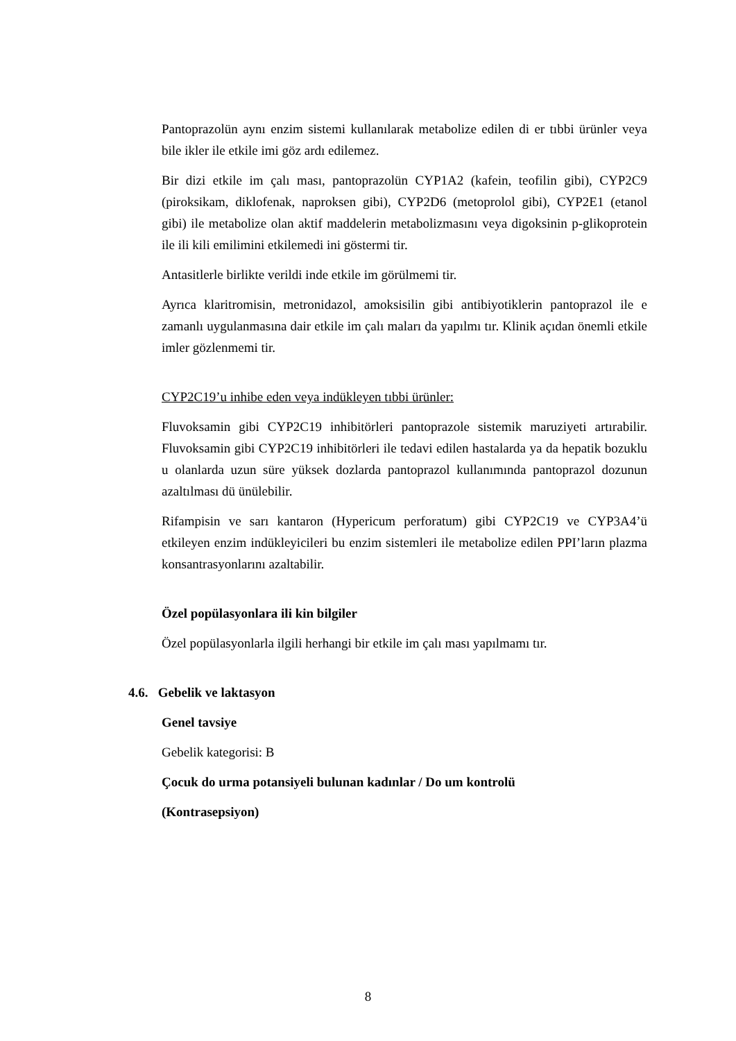Pantoprazolün aynı enzim sistemi kullanılarak metabolize edilen di er tıbbi ürünler veya bile ikler ile etkile imi göz ardı edilemez.
Bir dizi etkile im çalı ması, pantoprazolün CYP1A2 (kafein, teofilin gibi), CYP2C9 (piroksikam, diklofenak, naproksen gibi), CYP2D6 (metoprolol gibi), CYP2E1 (etanol gibi) ile metabolize olan aktif maddelerin metabolizmasını veya digoksinin p-glikoprotein ile ili kili emilimini etkilemedi ini göstermi tir.
Antasitlerle birlikte verildi inde etkile im görülmemi tir.
Ayrıca klaritromisin, metronidazol, amoksisilin gibi antibiyotiklerin pantoprazol ile e zamanlı uygulanmasına dair etkile im çalı maları da yapılmı tır. Klinik açıdan önemli etkile imler gözlenmemi tir.
CYP2C19’u inhibe eden veya indükleyen tıbbi ürünler:
Fluvoksamin gibi CYP2C19 inhibitörleri pantoprazole sistemik maruziyeti artırabilir. Fluvoksamin gibi CYP2C19 inhibitörleri ile tedavi edilen hastalarda ya da hepatik bozuklu u olanlarda uzun süre yüksek dozlarda pantoprazol kullanımında pantoprazol dozunun azaltılması dü ünülebilir.
Rifampisin ve sarı kantaron (Hypericum perforatum) gibi CYP2C19 ve CYP3A4’ü etkileyen enzim indükleyicileri bu enzim sistemleri ile metabolize edilen PPI’ların plazma konsantrasyonlarını azaltabilir.
Özel popülasyonlara ili kin bilgiler
Özel popülasyonlarla ilgili herhangi bir etkile im çalı ması yapılmamı tır.
4.6. Gebelik ve laktasyon
Genel tavsiye
Gebelik kategorisi: B
Çocuk do urma potansiyeli bulunan kadınlar / Do um kontrolü
(Kontrasepsiyon)
8